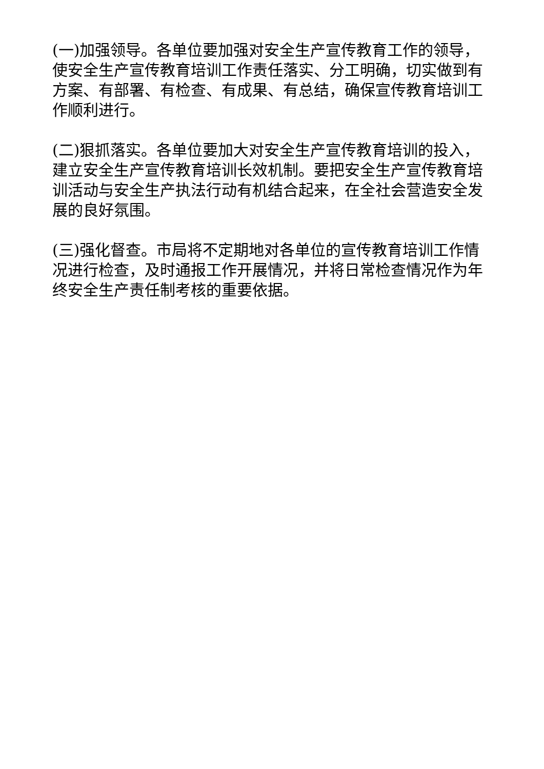(一)加强领导。各单位要加强对安全生产宣传教育工作的领导，使安全生产宣传教育培训工作责任落实、分工明确，切实做到有方案、有部署、有检查、有成果、有总结，确保宣传教育培训工作顺利进行。
(二)狠抓落实。各单位要加大对安全生产宣传教育培训的投入，建立安全生产宣传教育培训长效机制。要把安全生产宣传教育培训活动与安全生产执法行动有机结合起来，在全社会营造安全发展的良好氛围。
(三)强化督查。市局将不定期地对各单位的宣传教育培训工作情况进行检查，及时通报工作开展情况，并将日常检查情况作为年终安全生产责任制考核的重要依据。